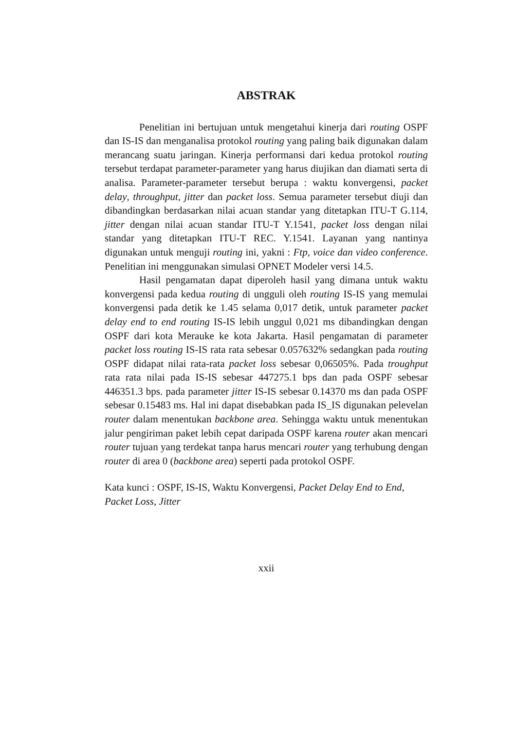ABSTRAK
Penelitian ini bertujuan untuk mengetahui kinerja dari routing OSPF dan IS-IS dan menganalisa protokol routing yang paling baik digunakan dalam merancang suatu jaringan. Kinerja performansi dari kedua protokol routing tersebut terdapat parameter-parameter yang harus diujikan dan diamati serta di analisa. Parameter-parameter tersebut berupa : waktu konvergensi, packet delay, throughput, jitter dan packet loss. Semua parameter tersebut diuji dan dibandingkan berdasarkan nilai acuan standar yang ditetapkan ITU-T G.114, jitter dengan nilai acuan standar ITU-T Y.1541, packet loss dengan nilai standar yang ditetapkan ITU-T REC. Y.1541. Layanan yang nantinya digunakan untuk menguji routing ini, yakni : Ftp, voice dan video conference. Penelitian ini menggunakan simulasi OPNET Modeler versi 14.5.
Hasil pengamatan dapat diperoleh hasil yang dimana untuk waktu konvergensi pada kedua routing di ungguli oleh routing IS-IS yang memulai konvergensi pada detik ke 1.45 selama 0,017 detik, untuk parameter packet delay end to end routing IS-IS lebih unggul 0,021 ms dibandingkan dengan OSPF dari kota Merauke ke kota Jakarta. Hasil pengamatan di parameter packet loss routing IS-IS rata rata sebesar 0.057632% sedangkan pada routing OSPF didapat nilai rata-rata packet loss sebesar 0,06505%. Pada troughput rata rata nilai pada IS-IS sebesar 447275.1 bps dan pada OSPF sebesar 446351.3 bps. pada parameter jitter IS-IS sebesar 0.14370 ms dan pada OSPF sebesar 0.15483 ms. Hal ini dapat disebabkan pada IS_IS digunakan pelevelan router dalam menentukan backbone area. Sehingga waktu untuk menentukan jalur pengiriman paket lebih cepat daripada OSPF karena router akan mencari router tujuan yang terdekat tanpa harus mencari router yang terhubung dengan router di area 0 (backbone area) seperti pada protokol OSPF.
Kata kunci : OSPF, IS-IS, Waktu Konvergensi, Packet Delay End to End, Packet Loss, Jitter
xxii